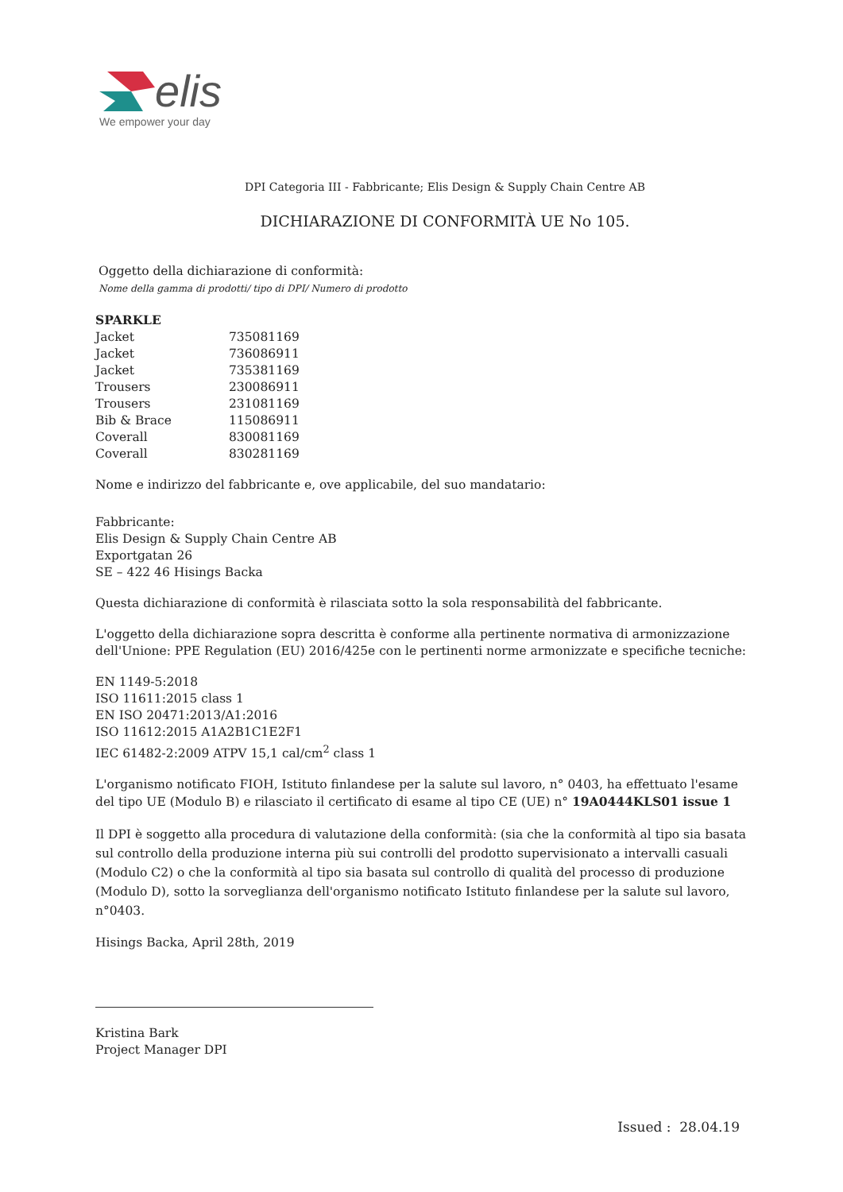elis
We empower your day
DPI Categoria III - Fabbricante; Elis Design & Supply Chain Centre AB
DICHIARAZIONE DI CONFORMITÀ UE No 105.
Oggetto della dichiarazione di conformità:
Nome della gamma di prodotti/ tipo di DPI/ Numero di prodotto
SPARKLE
| Jacket | 735081169 |
| Jacket | 736086911 |
| Jacket | 735381169 |
| Trousers | 230086911 |
| Trousers | 231081169 |
| Bib & Brace | 115086911 |
| Coverall | 830081169 |
| Coverall | 830281169 |
Nome e indirizzo del fabbricante e, ove applicabile, del suo mandatario:
Fabbricante:
Elis Design & Supply Chain Centre AB
Exportgatan 26
SE – 422 46 Hisings Backa
Questa dichiarazione di conformità è rilasciata sotto la sola responsabilità del fabbricante.
L'oggetto della dichiarazione sopra descritta è conforme alla pertinente normativa di armonizzazione dell'Unione: PPE Regulation (EU) 2016/425e con le pertinenti norme armonizzate e specifiche tecniche:
EN 1149-5:2018
ISO 11611:2015 class 1
EN ISO 20471:2013/A1:2016
ISO 11612:2015 A1A2B1C1E2F1
IEC 61482-2:2009 ATPV 15,1 cal/cm<sup>2</sup> class 1
L'organismo notificato FIOH, Istituto finlandese per la salute sul lavoro, n° 0403, ha effettuato l'esame del tipo UE (Modulo B) e rilasciato il certificato di esame al tipo CE (UE) n° 19A0444KLS01 issue 1
Il DPI è soggetto alla procedura di valutazione della conformità: (sia che la conformità al tipo sia basata sul controllo della produzione interna più sui controlli del prodotto supervisionato a intervalli casuali (Modulo C2) o che la conformità al tipo sia basata sul controllo di qualità del processo di produzione (Modulo D), sotto la sorveglianza dell'organismo notificato Istituto finlandese per la salute sul lavoro, n°0403.
Hisings Backa, April 28th, 2019
Kristina Bark
Project Manager DPI
Issued : 28.04.19